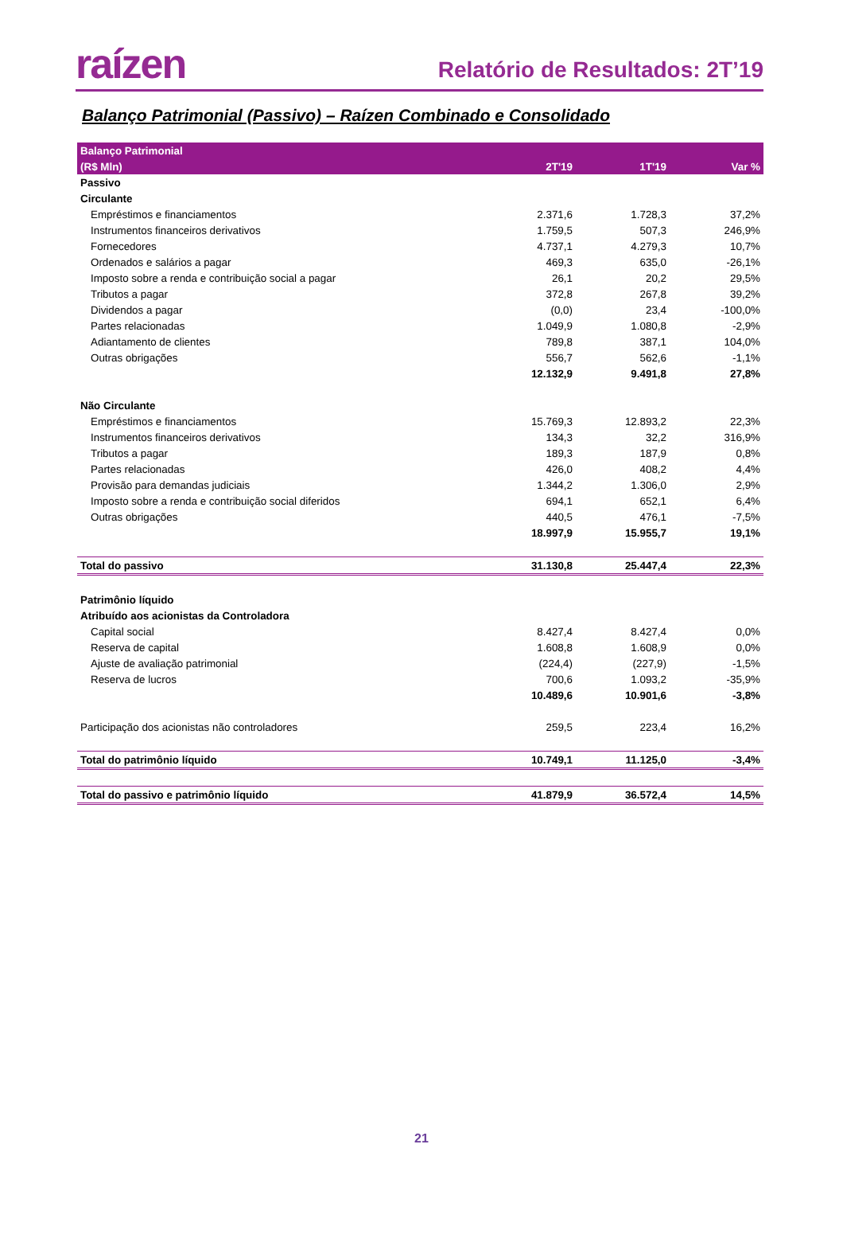raízen
Relatório de Resultados: 2T’19
Balanço Patrimonial (Passivo) – Raízen Combinado e Consolidado
| Balanço Patrimonial | | | |
| --- | --- | --- | --- |
| (R$ Mln) | 2T'19 | 1T'19 | Var % |
| Passivo | | | |
| Circulante | | | |
| Empréstimos e financiamentos | 2.371,6 | 1.728,3 | 37,2% |
| Instrumentos financeiros derivativos | 1.759,5 | 507,3 | 246,9% |
| Fornecedores | 4.737,1 | 4.279,3 | 10,7% |
| Ordenados e salários a pagar | 469,3 | 635,0 | -26,1% |
| Imposto sobre a renda e contribuição social a pagar | 26,1 | 20,2 | 29,5% |
| Tributos a pagar | 372,8 | 267,8 | 39,2% |
| Dividendos a pagar | (0,0) | 23,4 | -100,0% |
| Partes relacionadas | 1.049,9 | 1.080,8 | -2,9% |
| Adiantamento de clientes | 789,8 | 387,1 | 104,0% |
| Outras obrigações | 556,7 | 562,6 | -1,1% |
| | 12.132,9 | 9.491,8 | 27,8% |
| Não Circulante | | | |
| Empréstimos e financiamentos | 15.769,3 | 12.893,2 | 22,3% |
| Instrumentos financeiros derivativos | 134,3 | 32,2 | 316,9% |
| Tributos a pagar | 189,3 | 187,9 | 0,8% |
| Partes relacionadas | 426,0 | 408,2 | 4,4% |
| Provisão para demandas judiciais | 1.344,2 | 1.306,0 | 2,9% |
| Imposto sobre a renda e contribuição social diferidos | 694,1 | 652,1 | 6,4% |
| Outras obrigações | 440,5 | 476,1 | -7,5% |
| | 18.997,9 | 15.955,7 | 19,1% |
| Total do passivo | 31.130,8 | 25.447,4 | 22,3% |
| Patrimônio líquido | | | |
| Atribuído aos acionistas da Controladora | | | |
| Capital social | 8.427,4 | 8.427,4 | 0,0% |
| Reserva de capital | 1.608,8 | 1.608,9 | 0,0% |
| Ajuste de avaliação patrimonial | (224,4) | (227,9) | -1,5% |
| Reserva de lucros | 700,6 | 1.093,2 | -35,9% |
| | 10.489,6 | 10.901,6 | -3,8% |
| Participação dos acionistas não controladores | 259,5 | 223,4 | 16,2% |
| Total do patrimônio líquido | 10.749,1 | 11.125,0 | -3,4% |
| Total do passivo e patrimônio líquido | 41.879,9 | 36.572,4 | 14,5% |
21